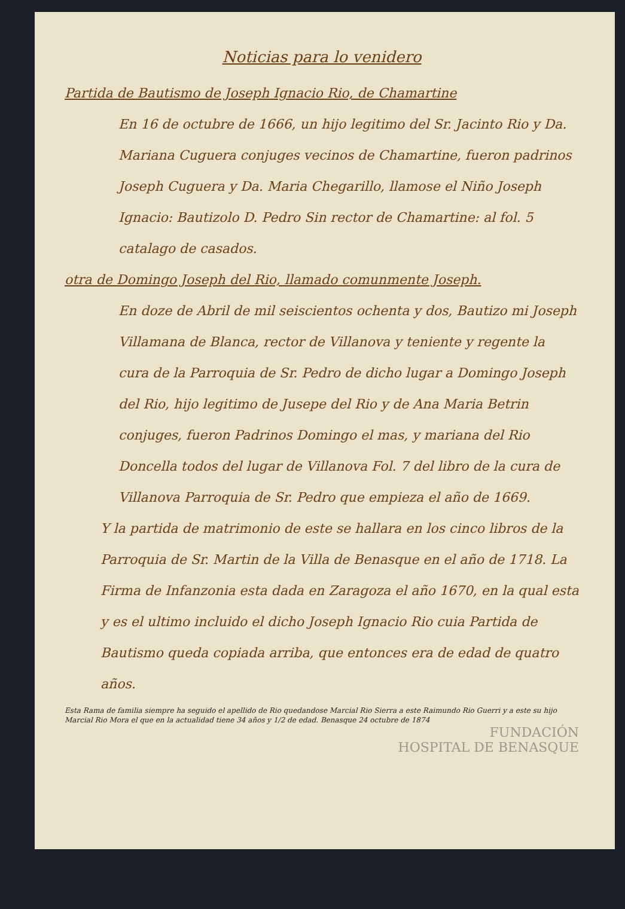Noticias para lo venidero
Partida de Bautismo de Joseph Ignacio Rio, de Chamartine
En 16 de octubre de 1666, un hijo legitimo del Sr. Jacinto Rio y Da. Mariana Cuguera conjuges vecinos de Chamartine, fueron padrinos Joseph Cuguera y Da. Maria Chegarillo, llamose el Niño Joseph Ignacio: Bautizolo D. Pedro Sin rector de Chamartine: al fol. 5 catalago de casados.
otra de Domingo Joseph del Rio, llamado comunmente Joseph.
En doze de Abril de mil seiscientos ochenta y dos, Bautizo mi Joseph Villamana de Blanca, rector de Villanova y teniente y regente la cura de la Parroquia de Sr. Pedro de dicho lugar a Domingo Joseph del Rio, hijo legitimo de Jusepe del Rio y de Ana Maria Betrin conjuges, fueron Padrinos Domingo el mas, y mariana del Rio Doncella todos del lugar de Villanova Fol. 7 del libro de la cura de Villanova Parroquia de Sr. Pedro que empieza el año de 1669.
Y la partida de matrimonio de este se hallara en los cinco libros de la Parroquia de Sr. Martin de la Villa de Benasque en el año de 1718. La Firma de Infanzonia esta dada en Zaragoza el año 1670, en la qual esta y es el ultimo incluido el dicho Joseph Ignacio Rio cuia Partida de Bautismo queda copiada arriba, que entonces era de edad de quatro años.
Esta Rama de familia siempre ha seguido el apellido de Rio quedandose Marcial Rio Sierra a este Raimundo Rio Guerri y a este su hijo Marcial Rio Mora el que en la actualidad tiene 34 años y 1/2 de edad. Benasque 24 octubre de 1874
FUNDACIÓN
HOSPITAL DE BENASQUE